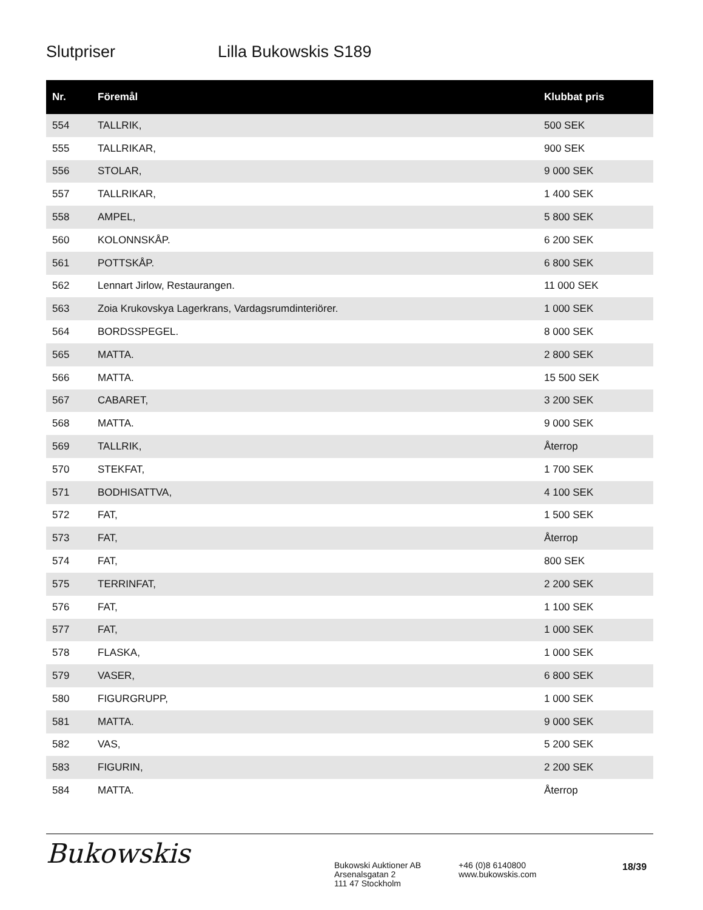Slutpriser Lilla Bukowskis S189
| Nr. | Föremål | Klubbat pris |
| --- | --- | --- |
| 554 | TALLRIK, | 500 SEK |
| 555 | TALLRIKAR, | 900 SEK |
| 556 | STOLAR, | 9 000 SEK |
| 557 | TALLRIKAR, | 1 400 SEK |
| 558 | AMPEL, | 5 800 SEK |
| 560 | KOLONNSKÅP. | 6 200 SEK |
| 561 | POTTSKÅP. | 6 800 SEK |
| 562 | Lennart Jirlow, Restaurangen. | 11 000 SEK |
| 563 | Zoia Krukovskya Lagerkrans, Vardagsrumdinteriörer. | 1 000 SEK |
| 564 | BORDSSPEGEL. | 8 000 SEK |
| 565 | MATTA. | 2 800 SEK |
| 566 | MATTA. | 15 500 SEK |
| 567 | CABARET, | 3 200 SEK |
| 568 | MATTA. | 9 000 SEK |
| 569 | TALLRIK, | Återrop |
| 570 | STEKFAT, | 1 700 SEK |
| 571 | BODHISATTVA, | 4 100 SEK |
| 572 | FAT, | 1 500 SEK |
| 573 | FAT, | Återrop |
| 574 | FAT, | 800 SEK |
| 575 | TERRINFAT, | 2 200 SEK |
| 576 | FAT, | 1 100 SEK |
| 577 | FAT, | 1 000 SEK |
| 578 | FLASKA, | 1 000 SEK |
| 579 | VASER, | 6 800 SEK |
| 580 | FIGURGRUPP, | 1 000 SEK |
| 581 | MATTA. | 9 000 SEK |
| 582 | VAS, | 5 200 SEK |
| 583 | FIGURIN, | 2 200 SEK |
| 584 | MATTA. | Återrop |
Bukowskis
Bukowski Auktioner AB
Arsenalsgatan 2
111 47 Stockholm
+46 (0)8 6140800
www.bukowskis.com
18/39